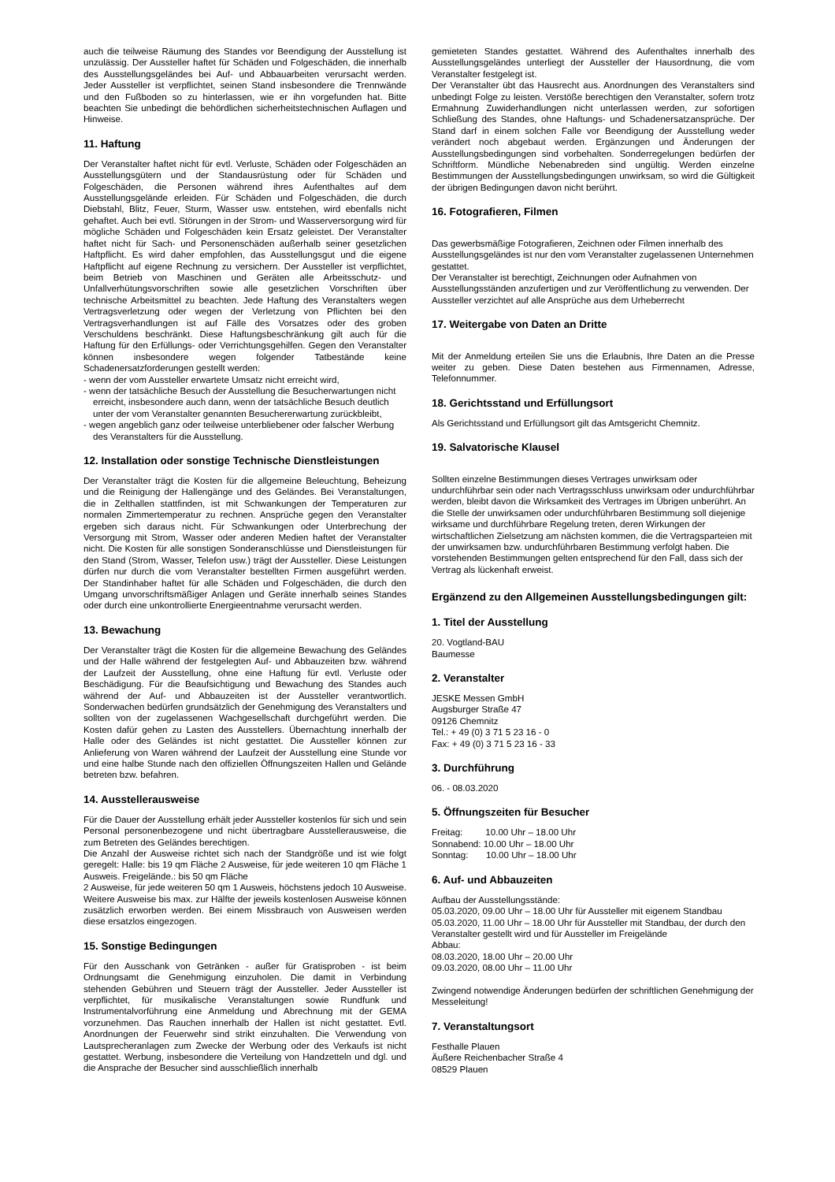auch die teilweise Räumung des Standes vor Beendigung der Ausstellung ist unzulässig. Der Aussteller haftet für Schäden und Folgeschäden, die innerhalb des Ausstellungsgeländes bei Auf- und Abbauarbeiten verursacht werden. Jeder Aussteller ist verpflichtet, seinen Stand insbesondere die Trennwände und den Fußboden so zu hinterlassen, wie er ihn vorgefunden hat. Bitte beachten Sie unbedingt die behördlichen sicherheitstechnischen Auflagen und Hinweise.
11. Haftung
Der Veranstalter haftet nicht für evtl. Verluste, Schäden oder Folgeschäden an Ausstellungsgütern und der Standausrüstung oder für Schäden und Folgeschäden, die Personen während ihres Aufenthaltes auf dem Ausstellungsgelände erleiden. Für Schäden und Folgeschäden, die durch Diebstahl, Blitz, Feuer, Sturm, Wasser usw. entstehen, wird ebenfalls nicht gehaftet. Auch bei evtl. Störungen in der Strom- und Wasserversorgung wird für mögliche Schäden und Folgeschäden kein Ersatz geleistet. Der Veranstalter haftet nicht für Sach- und Personenschäden außerhalb seiner gesetzlichen Haftpflicht. Es wird daher empfohlen, das Ausstellungsgut und die eigene Haftpflicht auf eigene Rechnung zu versichern. Der Aussteller ist verpflichtet, beim Betrieb von Maschinen und Geräten alle Arbeitsschutz- und Unfallverhütungsvorschriften sowie alle gesetzlichen Vorschriften über technische Arbeitsmittel zu beachten. Jede Haftung des Veranstalters wegen Vertragsverletzung oder wegen der Verletzung von Pflichten bei den Vertragsverhandlungen ist auf Fälle des Vorsatzes oder des groben Verschuldens beschränkt. Diese Haftungsbeschränkung gilt auch für die Haftung für den Erfüllungs- oder Verrichtungsgehilfen. Gegen den Veranstalter können insbesondere wegen folgender Tatbestände keine Schadenersatzforderungen gestellt werden:
- wenn der vom Aussteller erwartete Umsatz nicht erreicht wird,
- wenn der tatsächliche Besuch der Ausstellung die Besucherwartungen nicht erreicht, insbesondere auch dann, wenn der tatsächliche Besuch deutlich unter der vom Veranstalter genannten Besuchererwartung zurückbleibt,
- wegen angeblich ganz oder teilweise unterbliebener oder falscher Werbung des Veranstalters für die Ausstellung.
12. Installation oder sonstige Technische Dienstleistungen
Der Veranstalter trägt die Kosten für die allgemeine Beleuchtung, Beheizung und die Reinigung der Hallengänge und des Geländes. Bei Veranstaltungen, die in Zelthallen stattfinden, ist mit Schwankungen der Temperaturen zur normalen Zimmertemperatur zu rechnen. Ansprüche gegen den Veranstalter ergeben sich daraus nicht. Für Schwankungen oder Unterbrechung der Versorgung mit Strom, Wasser oder anderen Medien haftet der Veranstalter nicht. Die Kosten für alle sonstigen Sonderanschlüsse und Dienstleistungen für den Stand (Strom, Wasser, Telefon usw.) trägt der Aussteller. Diese Leistungen dürfen nur durch die vom Veranstalter bestellten Firmen ausgeführt werden. Der Standinhaber haftet für alle Schäden und Folgeschäden, die durch den Umgang unvorschriftsmäßiger Anlagen und Geräte innerhalb seines Standes oder durch eine unkontrollierte Energieentnahme verursacht werden.
13. Bewachung
Der Veranstalter trägt die Kosten für die allgemeine Bewachung des Geländes und der Halle während der festgelegten Auf- und Abbauzeiten bzw. während der Laufzeit der Ausstellung, ohne eine Haftung für evtl. Verluste oder Beschädigung. Für die Beaufsichtigung und Bewachung des Standes auch während der Auf- und Abbauzeiten ist der Aussteller verantwortlich. Sonderwachen bedürfen grundsätzlich der Genehmigung des Veranstalters und sollten von der zugelassenen Wachgesellschaft durchgeführt werden. Die Kosten dafür gehen zu Lasten des Ausstellers. Übernachtung innerhalb der Halle oder des Geländes ist nicht gestattet. Die Aussteller können zur Anlieferung von Waren während der Laufzeit der Ausstellung eine Stunde vor und eine halbe Stunde nach den offiziellen Öffnungszeiten Hallen und Gelände betreten bzw. befahren.
14. Ausstellerausweise
Für die Dauer der Ausstellung erhält jeder Aussteller kostenlos für sich und sein Personal personenbezogene und nicht übertragbare Ausstellerausweise, die zum Betreten des Geländes berechtigen.
Die Anzahl der Ausweise richtet sich nach der Standgröße und ist wie folgt geregelt: Halle: bis 19 qm Fläche 2 Ausweise, für jede weiteren 10 qm Fläche 1 Ausweis. Freigelände.: bis 50 qm Fläche
2 Ausweise, für jede weiteren 50 qm 1 Ausweis, höchstens jedoch 10 Ausweise. Weitere Ausweise bis max. zur Hälfte der jeweils kostenlosen Ausweise können zusätzlich erworben werden. Bei einem Missbrauch von Ausweisen werden diese ersatzlos eingezogen.
15. Sonstige Bedingungen
Für den Ausschank von Getränken - außer für Gratisproben - ist beim Ordnungsamt die Genehmigung einzuholen. Die damit in Verbindung stehenden Gebühren und Steuern trägt der Aussteller. Jeder Aussteller ist verpflichtet, für musikalische Veranstaltungen sowie Rundfunk und Instrumentalvorführung eine Anmeldung und Abrechnung mit der GEMA vorzunehmen. Das Rauchen innerhalb der Hallen ist nicht gestattet. Evtl. Anordnungen der Feuerwehr sind strikt einzuhalten. Die Verwendung von Lautsprecheranlagen zum Zwecke der Werbung oder des Verkaufs ist nicht gestattet. Werbung, insbesondere die Verteilung von Handzetteln und dgl. und die Ansprache der Besucher sind ausschließlich innerhalb
gemieteten Standes gestattet. Während des Aufenthaltes innerhalb des Ausstellungsgeländes unterliegt der Aussteller der Hausordnung, die vom Veranstalter festgelegt ist.
Der Veranstalter übt das Hausrecht aus. Anordnungen des Veranstalters sind unbedingt Folge zu leisten. Verstöße berechtigen den Veranstalter, sofern trotz Ermahnung Zuwiderhandlungen nicht unterlassen werden, zur sofortigen Schließung des Standes, ohne Haftungs- und Schadenersatzansprüche. Der Stand darf in einem solchen Falle vor Beendigung der Ausstellung weder verändert noch abgebaut werden. Ergänzungen und Änderungen der Ausstellungsbedingungen sind vorbehalten. Sonderregelungen bedürfen der Schriftform. Mündliche Nebenabreden sind ungültig. Werden einzelne Bestimmungen der Ausstellungsbedingungen unwirksam, so wird die Gültigkeit der übrigen Bedingungen davon nicht berührt.
16. Fotografieren, Filmen
Das gewerbsmäßige Fotografieren, Zeichnen oder Filmen innerhalb des Ausstellungsgeländes ist nur den vom Veranstalter zugelassenen Unternehmen gestattet.
Der Veranstalter ist berechtigt, Zeichnungen oder Aufnahmen von Ausstellungsständen anzufertigen und zur Veröffentlichung zu verwenden. Der Aussteller verzichtet auf alle Ansprüche aus dem Urheberrecht
17. Weitergabe von Daten an Dritte
Mit der Anmeldung erteilen Sie uns die Erlaubnis, Ihre Daten an die Presse weiter zu geben. Diese Daten bestehen aus Firmennamen, Adresse, Telefonnummer.
18. Gerichtsstand und Erfüllungsort
Als Gerichtsstand und Erfüllungsort gilt das Amtsgericht Chemnitz.
19. Salvatorische Klausel
Sollten einzelne Bestimmungen dieses Vertrages unwirksam oder undurchführbar sein oder nach Vertragsschluss unwirksam oder undurchführbar werden, bleibt davon die Wirksamkeit des Vertrages im Übrigen unberührt. An die Stelle der unwirksamen oder undurchführbaren Bestimmung soll diejenige wirksame und durchführbare Regelung treten, deren Wirkungen der wirtschaftlichen Zielsetzung am nächsten kommen, die die Vertragsparteien mit der unwirksamen bzw. undurchführbaren Bestimmung verfolgt haben. Die vorstehenden Bestimmungen gelten entsprechend für den Fall, dass sich der Vertrag als lückenhaft erweist.
Ergänzend zu den Allgemeinen Ausstellungsbedingungen gilt:
1. Titel der Ausstellung
20. Vogtland-BAU
Baumesse
2. Veranstalter
JESKE Messen GmbH
Augsburger Straße 47
09126 Chemnitz
Tel.: + 49 (0) 3 71 5 23 16 - 0
Fax: + 49 (0) 3 71 5 23 16 - 33
3. Durchführung
06. - 08.03.2020
5. Öffnungszeiten für Besucher
Freitag: 10.00 Uhr – 18.00 Uhr
Sonnabend: 10.00 Uhr – 18.00 Uhr
Sonntag: 10.00 Uhr – 18.00 Uhr
6. Auf- und Abbauzeiten
Aufbau der Ausstellungsstände:
05.03.2020, 09.00 Uhr – 18.00 Uhr für Aussteller mit eigenem Standbau
05.03.2020, 11.00 Uhr – 18.00 Uhr für Aussteller mit Standbau, der durch den Veranstalter gestellt wird und für Aussteller im Freigelände
Abbau:
08.03.2020, 18.00 Uhr – 20.00 Uhr
09.03.2020, 08.00 Uhr – 11.00 Uhr
Zwingend notwendige Änderungen bedürfen der schriftlichen Genehmigung der Messeleitung!
7. Veranstaltungsort
Festhalle Plauen
Äußere Reichenbacher Straße 4
08529 Plauen